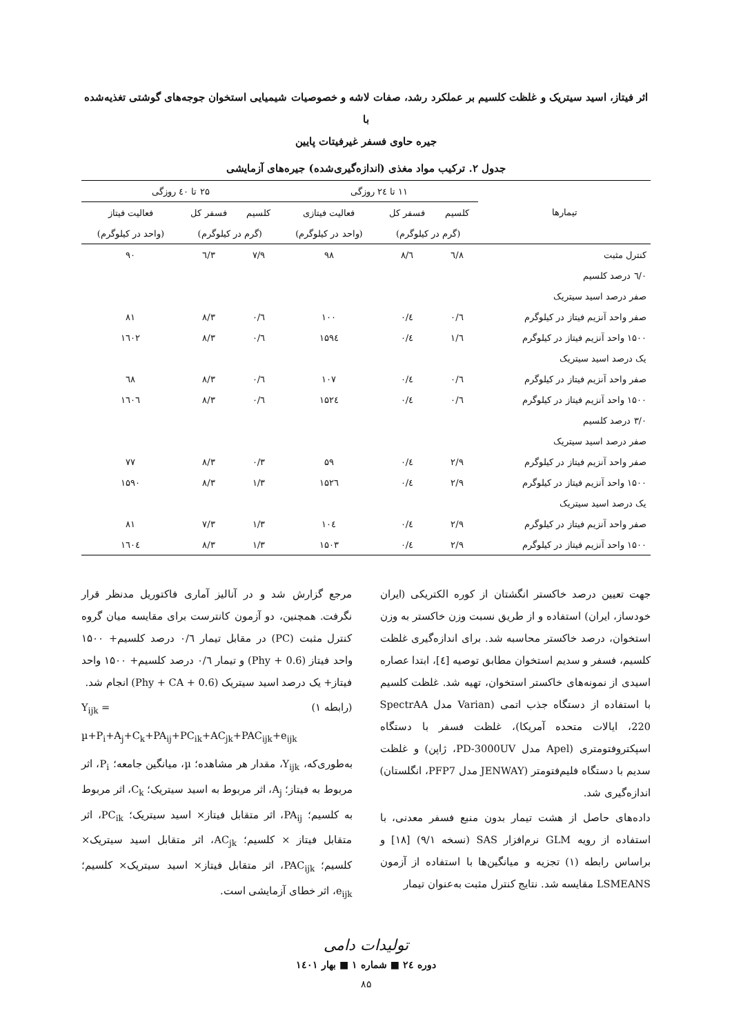اثر فیتاز، اسید سیتریک و غلظت کلسیم بر عملکرد رشد، صفات لاشه و خصوصیات شیمیایی استخوان جوجه‌های گوشتی تغذیه‌شده با
جیره حاوی فسفر غیرفیتات پایین
جدول ۲. ترکیب مواد مغذی (اندازه‌گیری‌شده) جیره‌های آزمایشی
| تیمارها | ۱۱ تا ۲٤ روزگی | | | ۲۵ تا ٤۰ روزگی | | |
| --- | --- | --- | --- | --- | --- | --- |
| | کلسیم | فسفر کل | فعالیت فیتازی | کلسیم | فسفر کل | فعالیت فیتاز |
| | (گرم در کیلوگرم) | | (واحد در کیلوگرم) | (گرم در کیلوگرم) | | (واحد در کیلوگرم) |
| کنترل مثبت | ۸/٦ | ٦/۸ | ۹۸ | ۷/۹ | ٦/٣ | ۹۰ |
| ۰/٦ درصد کلسیم | | | | | | |
| صفر درصد اسید سیتریک | | | | | | |
| صفر واحد آنزیم فیتاز در کیلوگرم | ٦/۰ | ٤/۰ | ۱۰۰ | ٦/۰ | ٣/۸ | ۸۱ |
| ۱۵۰۰ واحد آنزیم فیتاز در کیلوگرم | ٦/۱ | ٤/۰ | ۱۵۹٤ | ٦/۰ | ٣/۸ | ۱٦۰۲ |
| یک درصد اسید سیتریک | | | | | | |
| صفر واحد آنزیم فیتاز در کیلوگرم | ٦/۰ | ٤/۰ | ۱۰۷ | ٦/۰ | ٣/۸ | ٦۸ |
| ۱۵۰۰ واحد آنزیم فیتاز در کیلوگرم | ٦/۰ | ٤/۰ | ۱۵۲٤ | ٦/۰ | ٣/۸ | ۱٦۰٦ |
| ۰/٣ درصد کلسیم | | | | | | |
| صفر درصد اسید سیتریک | | | | | | |
| صفر واحد آنزیم فیتاز در کیلوگرم | ۲/۹ | ٤/۰ | ۵۹ | ٣/۰ | ٣/۸ | ۷۷ |
| ۱۵۰۰ واحد آنزیم فیتاز در کیلوگرم | ۲/۹ | ٤/۰ | ۱۵۲٦ | ٣/۱ | ٣/۸ | ۱۵۹۰ |
| یک درصد اسید سیتریک | | | | | | |
| صفر واحد آنزیم فیتاز در کیلوگرم | ۲/۹ | ٤/۰ | ۱۰٤ | ٣/۱ | ٣/۷ | ۸۱ |
| ۱۵۰۰ واحد آنزیم فیتاز در کیلوگرم | ۲/۹ | ٤/۰ | ۱۵۰٣ | ٣/۱ | ٣/۸ | ۱٦۰٤ |
جهت تعیین درصد خاکستر انگشتان از کوره الکتریکی (ایران خودساز، ایران) استفاده و از طریق نسبت وزن خاکستر به وزن استخوان، درصد خاکستر محاسبه شد. برای اندازه‌گیری غلظت کلسیم، فسفر و سدیم استخوان مطابق توصیه [٤]، ابتدا عصاره اسیدی از نمونه‌های خاکستر استخوان، تهیه شد. غلظت کلسیم با استفاده از دستگاه جذب اتمی (Varian مدل SpectrAA 220، ایالات متحده آمریکا)، غلظت فسفر با دستگاه اسپکتروفتومتری (Apel مدل PD-3000UV، ژاپن) و غلظت سدیم با دستگاه فلیم‌فتومتر (JENWAY مدل PFP7، انگلستان) اندازه‌گیری شد.
داده‌های حاصل از هشت تیمار بدون منبع فسفر معدنی، با استفاده از رویه GLM نرم‌افزار SAS (نسخه ۹/۱) [۱۸] و براساس رابطه (۱) تجزیه و میانگین‌ها با استفاده از آزمون LSMEANS مقایسه شد. نتایج کنترل مثبت به‌عنوان تیمار
مرجع گزارش شد و در آنالیز آماری فاکتوریل مدنظر قرار نگرفت. همچنین، دو آزمون کانترست برای مقایسه میان گروه کنترل مثبت (PC) در مقابل تیمار ۰/٦ درصد کلسیم+ ۱۵۰۰ واحد فیتاز (0.6 + Phy) و تیمار ۰/٦ درصد کلسیم+ ۱۵۰۰ واحد فیتاز+ یک درصد اسید سیتریک (0.6 + Phy + CA) انجام شد.
(رابطه ۱) Y<sub>ijk</sub> =
µ+P<sub>i</sub>+A<sub>j</sub>+C<sub>k</sub>+PA<sub>ij</sub>+PC<sub>ik</sub>+AC<sub>jk</sub>+PAC<sub>ijk</sub>+e<sub>ijk</sub>
به‌طوری‌که، Y<sub>ijk</sub>، مقدار هر مشاهده؛ µ، میانگین جامعه؛ P<sub>i</sub>، اثر مربوط به فیتاز؛ A<sub>j</sub>، اثر مربوط به اسید سیتریک؛ C<sub>k</sub>، اثر مربوط به کلسیم؛ PA<sub>ij</sub>، اثر متقابل فیتاز× اسید سیتریک؛ PC<sub>ik</sub>، اثر متقابل فیتاز × کلسیم؛ AC<sub>jk</sub>، اثر متقابل اسید سیتریک× کلسیم؛ PAC<sub>ijk</sub>، اثر متقابل فیتاز× اسید سیتریک× کلسیم؛ e<sub>ijk</sub>، اثر خطای آزمایشی است.
تولیدات دامی
دوره ۲٤ ■ شماره ۱ ■ بهار ۱٤۰۱
۸۵